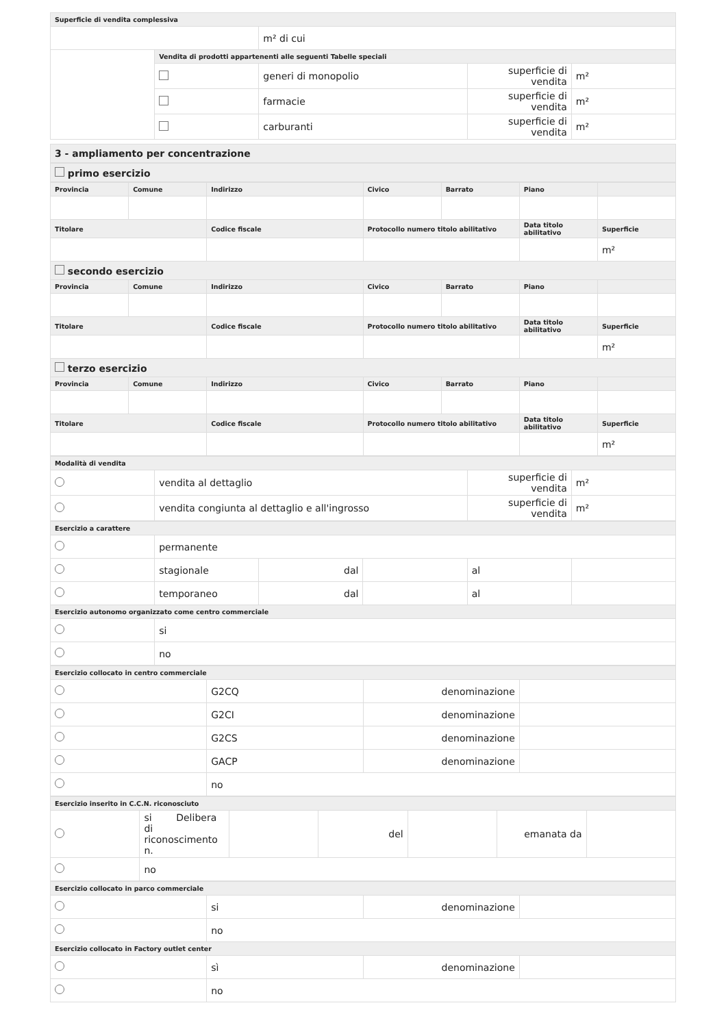| Superficie di vendita complessiva | | | | |
| --- | --- | --- | --- | --- |
| | | m² di cui | | |
| | Vendita di prodotti appartenenti alle seguenti Tabelle speciali | | | |
| | | generi di monopolio | superficie di vendita | m² |
| | | farmacie | superficie di vendita | m² |
| | | carburanti | superficie di vendita | m² |
| 3 - ampliamento per concentrazione |
| primo esercizio |
| Provincia | Comune | Indirizzo | Civico | Barrato | Piano | |
| --- | --- | --- | --- | --- | --- | --- |
| Titolare | | Codice fiscale | Protocollo numero titolo abilitativo | | Data titolo abilitativo | Superficie |
| | | | | | | m² |
| secondo esercizio | | | | | | |
| Provincia | Comune | Indirizzo | Civico | Barrato | Piano | |
| Titolare | | Codice fiscale | Protocollo numero titolo abilitativo | | Data titolo abilitativo | Superficie |
| | | | | | | m² |
| terzo esercizio | | | | | | |
| Provincia | Comune | Indirizzo | Civico | Barrato | Piano | |
| Titolare | | Codice fiscale | Protocollo numero titolo abilitativo | | Data titolo abilitativo | Superficie |
| | | | | | | m² |
| Modalità di vendita | | | |
| --- | --- | --- | --- |
| | vendita al dettaglio | superficie di vendita | m² |
| | vendita congiunta al dettaglio e all'ingrosso | superficie di vendita | m² |
| Esercizio a carattere | | | | | |
| --- | --- | --- | --- | --- | --- |
| | permanente | | | | |
| | stagionale | dal | | al | |
| | temporaneo | dal | | al | |
| Esercizio autonomo organizzato come centro commerciale | | | | | |
| | si | | | | |
| | no | | | | |
| Esercizio collocato in centro commerciale | | | |
| --- | --- | --- | --- |
| | G2CQ | denominazione | |
| | G2CI | denominazione | |
| | G2CS | denominazione | |
| | GACP | denominazione | |
| | no | | |
| Esercizio inserito in C.C.N. riconosciuto | | | | | | |
| --- | --- | --- | --- | --- | --- | --- |
| | si Delibera di riconoscimento n. | | del | | emanata da | |
| | no | | | | | |
| Esercizio collocato in parco commerciale | | | |
| --- | --- | --- | --- |
| | si | denominazione | |
| | no | | |
| Esercizio collocato in Factory outlet center | | | |
| | sì | denominazione | |
| | no | | |